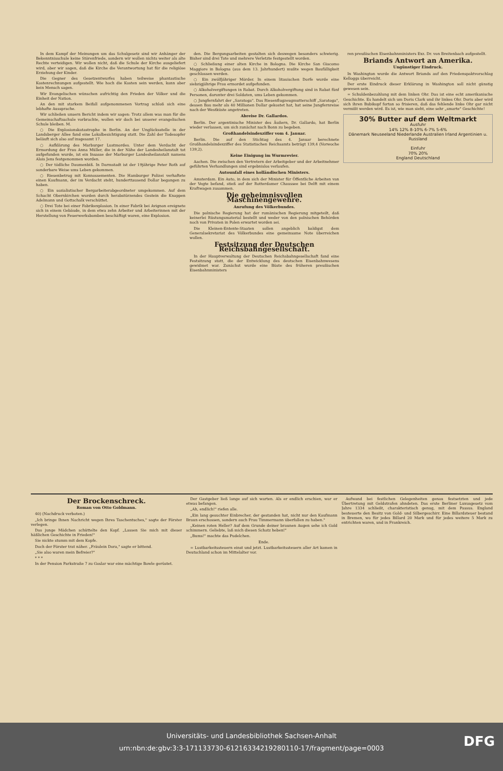In dem Kampf der Meinungen um das Schulgesetz sind wir Anhänger der Bekenntnisschule keine Störenfriede, sondern wir wollen nichts weiter als alte Rechte verteidigen. Wir wollen nicht, daß die Schule der Kirche ausgeliefert wird, aber wir sagen, daß die Kirche die Verantwortung hat für die religiöse Erziehung der Kinder.
Die Gegner des Gesetzentwurfes haben teilweise phantastische Kostenrechnungen aufgestellt. Wie hoch die Kosten sein werden, kann aber kein Mensch sagen.
Wir Evangelischen wünschen aufrichtig den Frieden der Völker und die Einheit der Nation.
An den mit starkem Beifall aufgenommenen Vortrag schloß sich eine lebhafte Aussprache.
Wir schließen unsern Bericht indem wir sagen: Trotz allem was man für die Gemeinschaftsschule vorbrachte, wollen wir doch bei unserer evangelischen Schule bleiben. M.
○ Die Explosionskatastrophe in Berlin. An der Unglücksstelle in der Landsberger Allee fand eine Lokalbesichtigung statt. Die Zahl der Todesopfer beläuft sich also auf insgesamt 17.
○ Aufklärung des Marburger Lustmordes. Unter dem Verdacht der Ermordung der Frau Anna Müller, die in der Nähe der Landesheilanstalt tot aufgefunden wurde, ist ein Insasse der Marburger Landesheilanstalt namens Alois Jens festgenommen worden.
○ Der tödliche Daumenbiß. In Darmstadt ist der 19jährige Peter Roth auf sonderbare Weise ums Leben gekommen.
○ Riesenbetrug mit Konnossementen. Die Hamburger Polizei verhaftete einen Kaufmann, der im Verdacht steht, hunderttausend Dollar begangen zu haben.
○ Ein sozialistischer Bergarbeiterabgeordneter umgekommen. Auf dem Schacht Obernkirchen wurden durch herabstürzendes Gestein die Knappen Adelmann und Gottschalk verschüttet.
○ Drei Tote bei einer Fabrikexplosion. In einer Fabrik bei Avignon ereignete sich in einem Gebäude, in dem etwa zehn Arbeiter und Arbeiterinnen mit der Herstellung von Feuerwerksbomben beschäftigt waren, eine Explosion.
den. Die Bergungsarbeiten gestalten sich deswegen besonders schwierig. Bisher sind drei Tote und mehrere Verletzte festgestellt worden.
○ Schließung einer alten Kirche in Bologna. Die Kirche San Giacomo Maggiore in Bologna (aus dem 13. Jahrhundert) mußte wegen Baufälligkeit geschlossen werden.
○ Ein zwölfjähriger Mörder. In einem litauischen Dorfe wurde eine siebzigjährige Frau ermordet aufgefunden.
○ Alkoholvergiftungen in Rabat. Durch Alkoholvergiftung sind in Rabat fünf Personen, darunter drei Soldaten, ums Leben gekommen.
○ Jungfernfahrt der „Saratoga". Das Riesenflugzeugmutterschiff „Saratoga", dessen Bau mehr als 40 Millionen Dollar gekostet hat, hat seine Jungfernreise nach der Westküste angetreten.
Abreise Dr. Gallardos.
Berlin. Der argentinische Minister des Äußern, Dr. Gallardo, hat Berlin wieder verlassen, um sich zunächst nach Bonn zu begeben.
Großhandelsindexziffer vom 4. Januar.
Berlin. Die auf den Stichtag des 4. Januar berechnete Großhandelsindexziffer des Statistischen Reichsamts beträgt 139,4 (Vorwoche 139,2).
Keine Einigung im Wurmrevier.
Aachen. Die zwischen den Vertretern der Arbeitgeber und der Arbeitnehmer geführten Verhandlungen sind ergebnislos verlaufen.
Autounfall eines holländischen Ministers.
Amsterdam. Ein Auto, in dem sich der Minister für Öffentliche Arbeiten van der Vegte befand, stieß auf der Rotterdamer Chaussee bei Delft mit einem Kraftwagen zusammen.
Die geheimnisvollen Maschinengewehre.
Anrufung des Völkerbundes.
Die polnische Regierung hat der rumänischen Regierung mitgeteilt, daß keinerlei Rüstungsmaterial bestellt und weder von den polnischen Behörden noch von Privaten in Polen erwartet worden sei.
Die Kleinen-Entente-Staaten sollen angeblich baldigst dem Generalsekretariat des Völkerbundes eine gemeinsame Note überreichen wollen.
Festsitzung der Deutschen Reichsbahngesellschaft.
In der Hauptverwaltung der Deutschen Reichsbahngesellschaft fand eine Festsitzung statt, die der Entwicklung des deutschen Eisenbahnwesens gewidmet war. Zunächst wurde eine Büste des früheren preußischen Eisenbahnministers
ren preußischen Eisenbahnministers Exz. Dr. von Breitenbach aufgestellt.
Briands Antwort an Amerika.
Ungünstiger Eindruck.
In Washington wurde die Antwort Briands auf den Friedenspaktvorschlag Kelloggs überreicht.
Der erste Eindruck dieser Erklärung in Washington soll nicht günstig gewesen sein.
= Schuldenbezahlung mit dem linken Ohr. Das ist eine echt amerikanische Geschichte. Es handelt sich um Doris Clark und ihr linkes Ohr. Doris aber wird sich ihren Bubikopf fortan so frisieren, daß das fehlende linke Ohr gar nicht vermißt werden wird. Es ist, wie man sieht, eine sehr „smarte" Geschichte!
30% Butter auf dem Weltmarkt
Ausfuhr
14% 12% 8-10% 6-7% 5-6%
Dänemark Neuseeland Niederlande Australien Irland Argentinien u. Russland
Einfuhr
70% 20%
England Deutschland
Der Brockenschreck.
Roman von Otto Goldmann.
40) (Nachdruck verboten.)
„Ich bringe Ihnen Nachricht wegen Ihres Taschentuches," sagte der Förster verlegen.
Das junge Mädchen schüttelte den Kopf. „Lassen Sie mich mit dieser häßlichen Geschichte in Frieden!"
Sie nickte stumm mit dem Kopfe.
Doch der Förster trat näher. „Fräulein Dora," sagte er bittend.
„Sie also waren mein Befreier?"
* * *
In der Pension Parkstraße 7 zu Goslar war eine mächtige Bowle gerüstet.
Der Gastgeber ließ lange auf sich warten. Als er endlich erschien, war er etwas befangen.
„Ah, endlich!" riefen alle.
„Ein lang gesuchter Einbrecher, der gestanden hat, nicht nur den Kaufmann Braun erschossen, sondern auch Frau Timmermann überfallen zu haben."
„Keinen roten Heller? Auf dem Grunde deiner braunen Augen sehe ich Gold schimmern. Geliebte, laß mich diesen Schatz heben!"
„Bums!" machte das Pudelchen.
Ende.
= Lustbarkeitssteuern einst und jetzt. Lustbarkeitssteuern aller Art kamen in Deutschland schon im Mittelalter vor.
Aufwand bei festlichen Gelegenheiten genau festsetzten und jede Übertretung mit Geldstrafen ahndeten. Das erste Berliner Luxusgesetz vom Jahre 1334 schließt, charakteristisch genug, mit dem Passus. England besteuerte den Besitz von Gold- und Silbergeschirr. Eine Billardsteuer bestand in Bremen, wo für jedes Billard 20 Mark und für jedes weitere 5 Mark zu entrichten waren, und in Frankreich.
Universitäts- und Landesbibliothek Sachsen-Anhalt
urn:nbn:de:gbv:3:3-171133730-61216334219280110-17/fragment/page=0003
DFG